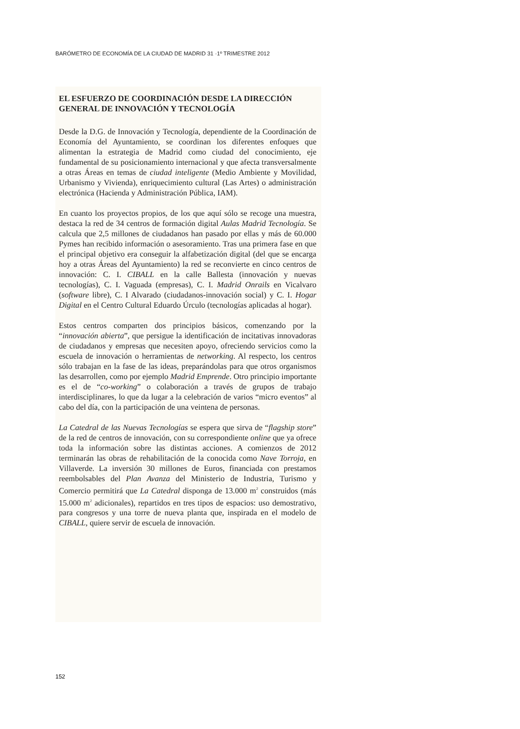BARÓMETRO DE ECONOMÍA DE LA CIUDAD DE MADRID 31 ·1º TRIMESTRE 2012
EL ESFUERZO DE COORDINACIÓN DESDE LA DIRECCIÓN GENERAL DE INNOVACIÓN Y TECNOLOGÍA
Desde la D.G. de Innovación y Tecnología, dependiente de la Coordinación de Economía del Ayuntamiento, se coordinan los diferentes enfoques que alimentan la estrategia de Madrid como ciudad del conocimiento, eje fundamental de su posicionamiento internacional y que afecta transversalmente a otras Áreas en temas de ciudad inteligente (Medio Ambiente y Movilidad, Urbanismo y Vivienda), enriquecimiento cultural (Las Artes) o administración electrónica (Hacienda y Administración Pública, IAM).
En cuanto los proyectos propios, de los que aquí sólo se recoge una muestra, destaca la red de 34 centros de formación digital Aulas Madrid Tecnología. Se calcula que 2,5 millones de ciudadanos han pasado por ellas y más de 60.000 Pymes han recibido información o asesoramiento. Tras una primera fase en que el principal objetivo era conseguir la alfabetización digital (del que se encarga hoy a otras Áreas del Ayuntamiento) la red se reconvierte en cinco centros de innovación: C. I. CIBALL en la calle Ballesta (innovación y nuevas tecnologías), C. I. Vaguada (empresas), C. I. Madrid Onrails en Vicalvaro (software libre), C. I Alvarado (ciudadanos-innovación social) y C. I. Hogar Digital en el Centro Cultural Eduardo Úrculo (tecnologías aplicadas al hogar).
Estos centros comparten dos principios básicos, comenzando por la “innovación abierta”, que persigue la identificación de incitativas innovadoras de ciudadanos y empresas que necesiten apoyo, ofreciendo servicios como la escuela de innovación o herramientas de networking. Al respecto, los centros sólo trabajan en la fase de las ideas, preparándolas para que otros organismos las desarrollen, como por ejemplo Madrid Emprende. Otro principio importante es el de “co-working” o colaboración a través de grupos de trabajo interdisciplinares, lo que da lugar a la celebración de varios “micro eventos” al cabo del día, con la participación de una veintena de personas.
La Catedral de las Nuevas Tecnologías se espera que sirva de “flagship store” de la red de centros de innovación, con su correspondiente online que ya ofrece toda la información sobre las distintas acciones. A comienzos de 2012 terminarán las obras de rehabilitación de la conocida como Nave Torroja, en Villaverde. La inversión 30 millones de Euros, financiada con prestamos reembolsables del Plan Avanza del Ministerio de Industria, Turismo y Comercio permitirá que La Catedral disponga de 13.000 m<sup>2</sup> construidos (más 15.000 m<sup>2</sup> adicionales), repartidos en tres tipos de espacios: uso demostrativo, para congresos y una torre de nueva planta que, inspirada en el modelo de CIBALL, quiere servir de escuela de innovación.
152